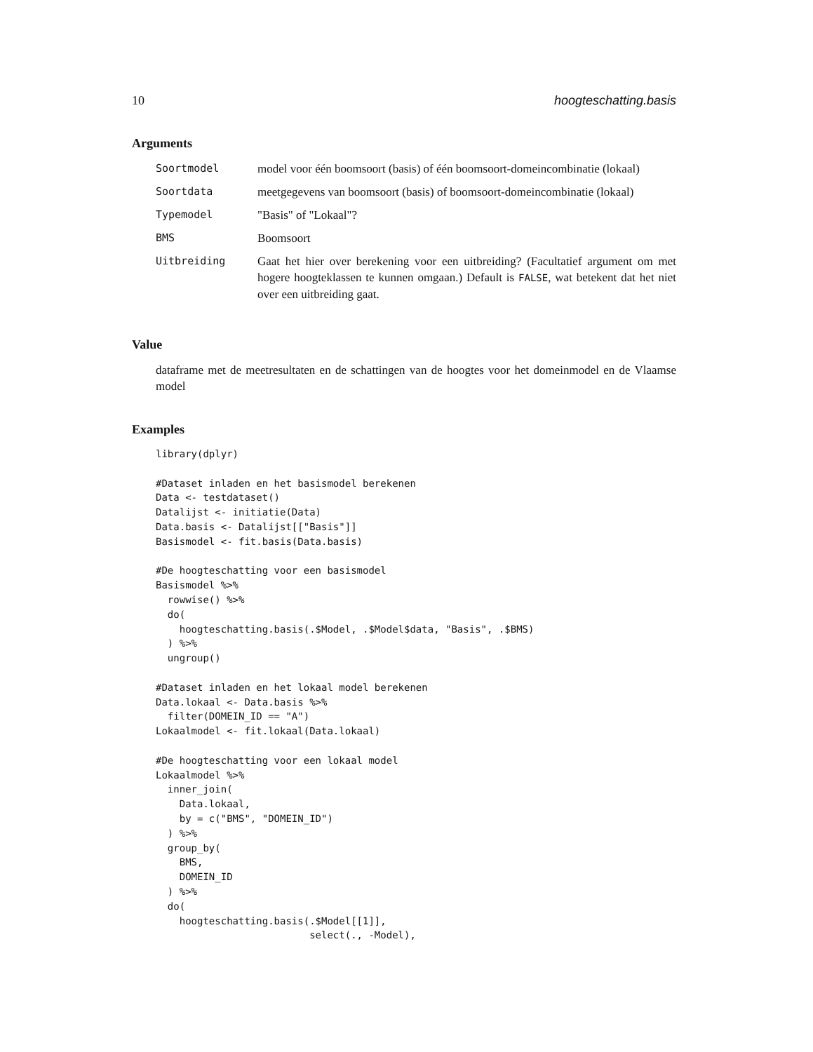10 hoogteschatting.basis
Arguments
| Soortmodel | model voor één boomsoort (basis) of één boomsoort-domeincombinatie (lokaal) |
| Soortdata | meetgegevens van boomsoort (basis) of boomsoort-domeincombinatie (lokaal) |
| Typemodel | "Basis" of "Lokaal"? |
| BMS | Boomsoort |
| Uitbreiding | Gaat het hier over berekening voor een uitbreiding? (Facultatief argument om met hogere hoogteklassen te kunnen omgaan.) Default is FALSE , wat betekent dat het niet over een uitbreiding gaat. |
Value
dataframe met de meetresultaten en de schattingen van de hoogtes voor het domeinmodel en de Vlaamse model
Examples
library(dplyr)

#Dataset inladen en het basismodel berekenen
Data <- testdataset()
Datalijst <- initiatie(Data)
Data.basis <- Datalijst[["Basis"]]
Basismodel <- fit.basis(Data.basis)

#De hoogteschatting voor een basismodel
Basismodel %>%
  rowwise() %>%
  do(
    hoogteschatting.basis(.$Model, .$Model$data, "Basis", .$BMS)
  ) %>%
  ungroup()

#Dataset inladen en het lokaal model berekenen
Data.lokaal <- Data.basis %>%
  filter(DOMEIN_ID == "A")
Lokaalmodel <- fit.lokaal(Data.lokaal)

#De hoogteschatting voor een lokaal model
Lokaalmodel %>%
  inner_join(
    Data.lokaal,
    by = c("BMS", "DOMEIN_ID")
  ) %>%
  group_by(
    BMS,
    DOMEIN_ID
  ) %>%
  do(
    hoogteschatting.basis(.$Model[[1]],
                          select(., -Model),